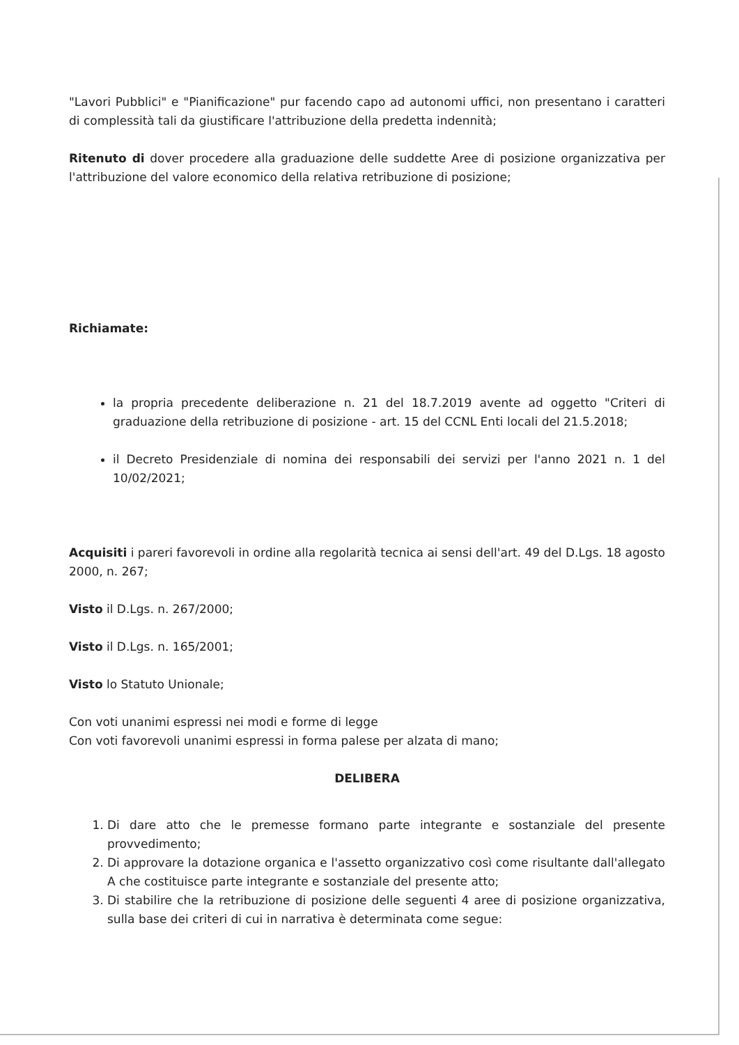"Lavori Pubblici" e "Pianificazione" pur facendo capo ad autonomi uffici, non presentano i caratteri di complessità tali da giustificare l'attribuzione della predetta indennità;
Ritenuto di dover procedere alla graduazione delle suddette Aree di posizione organizzativa per l'attribuzione del valore economico della relativa retribuzione di posizione;
Richiamate:
la propria precedente deliberazione n. 21 del 18.7.2019 avente ad oggetto "Criteri di graduazione della retribuzione di posizione - art. 15 del CCNL Enti locali del 21.5.2018;
il Decreto Presidenziale di nomina dei responsabili dei servizi per l'anno 2021 n. 1 del 10/02/2021;
Acquisiti i pareri favorevoli in ordine alla regolarità tecnica ai sensi dell'art. 49 del D.Lgs. 18 agosto 2000, n. 267;
Visto il D.Lgs. n. 267/2000;
Visto il D.Lgs. n. 165/2001;
Visto lo Statuto Unionale;
Con voti unanimi espressi nei modi e forme di legge
Con voti favorevoli unanimi espressi in forma palese per alzata di mano;
DELIBERA
1. Di dare atto che le premesse formano parte integrante e sostanziale del presente provvedimento;
2. Di approvare la dotazione organica e l'assetto organizzativo così come risultante dall'allegato A che costituisce parte integrante e sostanziale del presente atto;
3. Di stabilire che la retribuzione di posizione delle seguenti 4 aree di posizione organizzativa, sulla base dei criteri di cui in narrativa è determinata come segue: